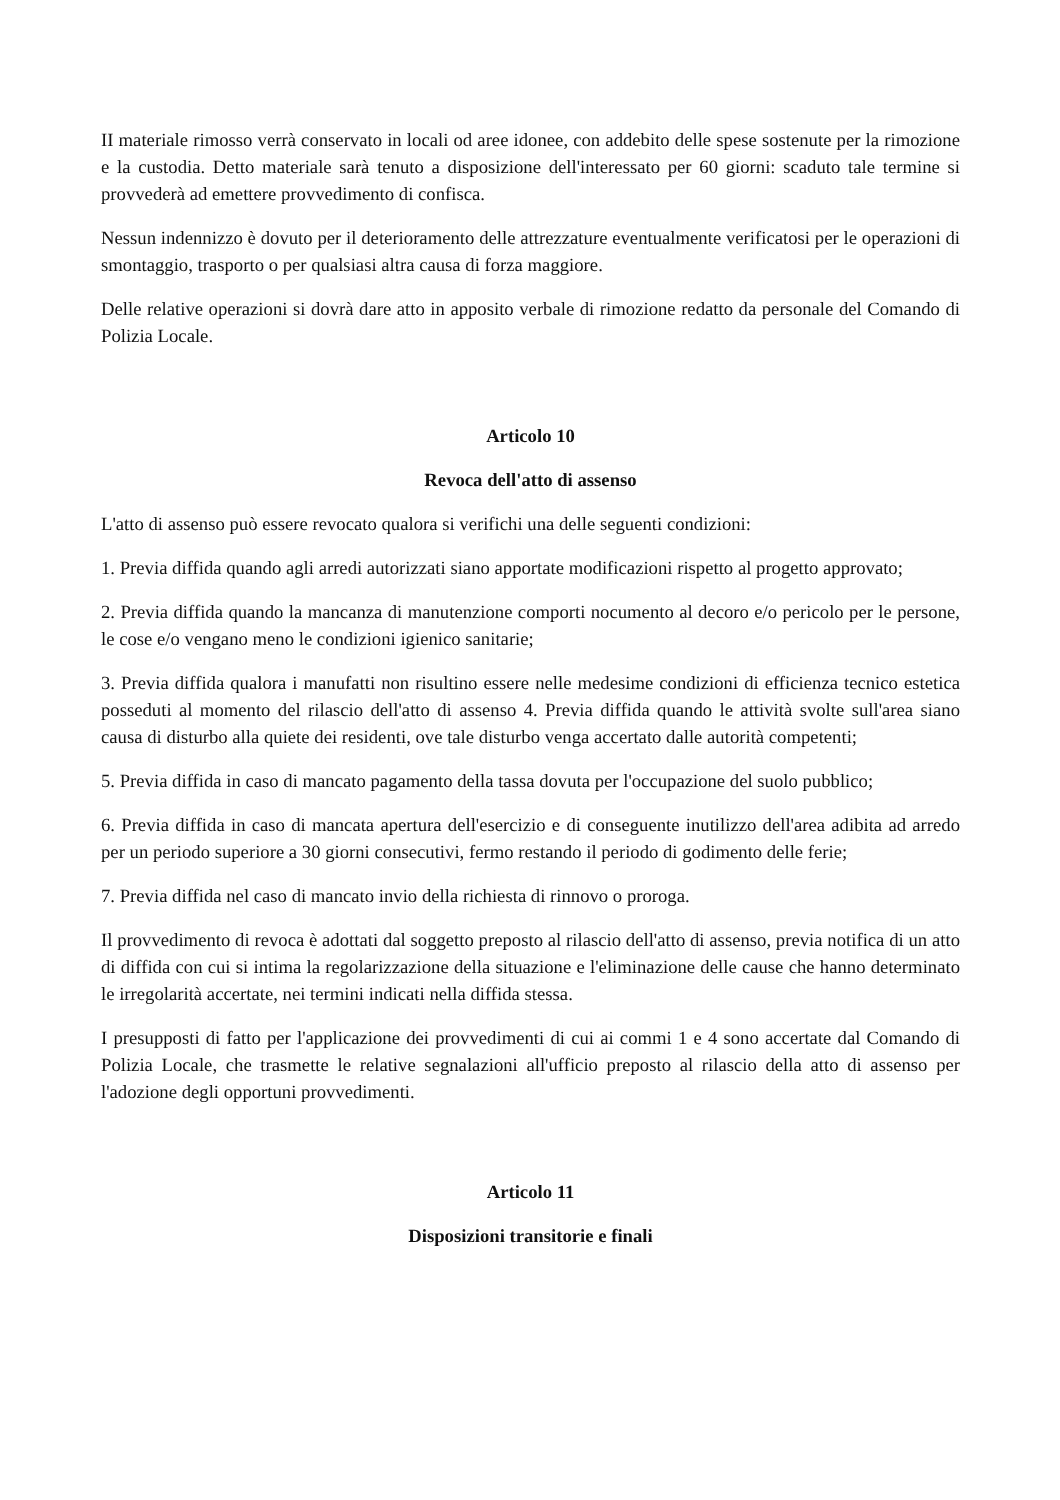II materiale rimosso verrà conservato in locali od aree idonee, con addebito delle spese sostenute per la rimozione e la custodia. Detto materiale sarà tenuto a disposizione dell'interessato per 60 giorni: scaduto tale termine si provvederà ad emettere provvedimento di confisca.
Nessun indennizzo è dovuto per il deterioramento delle attrezzature eventualmente verificatosi per le operazioni di smontaggio, trasporto o per qualsiasi altra causa di forza maggiore.
Delle relative operazioni si dovrà dare atto in apposito verbale di rimozione redatto da personale del Comando di Polizia Locale.
Articolo 10
Revoca dell'atto di assenso
L'atto di assenso può essere revocato qualora si verifichi una delle seguenti condizioni:
1. Previa diffida quando agli arredi autorizzati siano apportate modificazioni rispetto al progetto approvato;
2. Previa diffida quando la mancanza di manutenzione comporti nocumento al decoro e/o pericolo per le persone, le cose e/o vengano meno le condizioni igienico sanitarie;
3. Previa diffida qualora i manufatti non risultino essere nelle medesime condizioni di efficienza tecnico estetica posseduti al momento del rilascio dell'atto di assenso 4. Previa diffida quando le attività svolte sull'area siano causa di disturbo alla quiete dei residenti, ove tale disturbo venga accertato dalle autorità competenti;
5. Previa diffida in caso di mancato pagamento della tassa dovuta per l'occupazione del suolo pubblico;
6. Previa diffida in caso di mancata apertura dell'esercizio e di conseguente inutilizzo dell'area adibita ad arredo per un periodo superiore a 30 giorni consecutivi, fermo restando il periodo di godimento delle ferie;
7. Previa diffida nel caso di mancato invio della richiesta di rinnovo o proroga.
Il provvedimento di revoca è adottati dal soggetto preposto al rilascio dell'atto di assenso, previa notifica di un atto di diffida con cui si intima la regolarizzazione della situazione e l'eliminazione delle cause che hanno determinato le irregolarità accertate, nei termini indicati nella diffida stessa.
I presupposti di fatto per l'applicazione dei provvedimenti di cui ai commi 1 e 4 sono accertate dal Comando di Polizia Locale, che trasmette le relative segnalazioni all'ufficio preposto al rilascio della atto di assenso per l'adozione degli opportuni provvedimenti.
Articolo 11
Disposizioni transitorie e finali